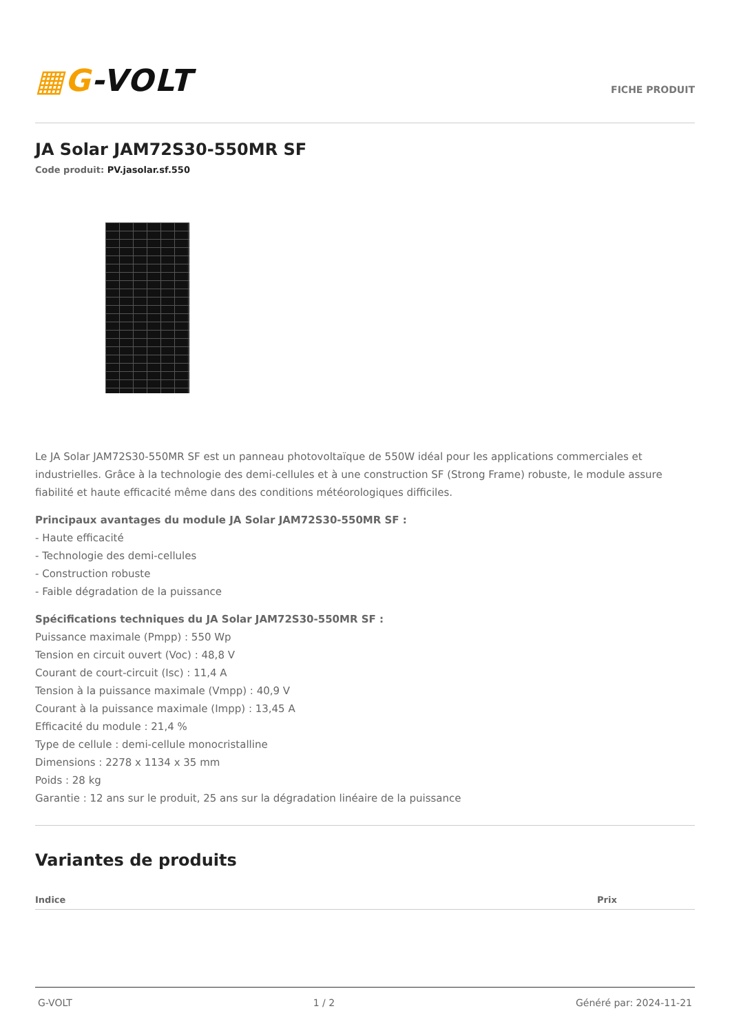▦G-VOLT
FICHE PRODUIT
JA Solar JAM72S30-550MR SF
Code produit: PV.jasolar.sf.550
Le JA Solar JAM72S30-550MR SF est un panneau photovoltaïque de 550W idéal pour les applications commerciales et industrielles. Grâce à la technologie des demi-cellules et à une construction SF (Strong Frame) robuste, le module assure fiabilité et haute efficacité même dans des conditions météorologiques difficiles.
Principaux avantages du module JA Solar JAM72S30-550MR SF :
- Haute efficacité
- Technologie des demi-cellules
- Construction robuste
- Faible dégradation de la puissance
Spécifications techniques du JA Solar JAM72S30-550MR SF :
Puissance maximale (Pmpp) : 550 Wp
Tension en circuit ouvert (Voc) : 48,8 V
Courant de court-circuit (Isc) : 11,4 A
Tension à la puissance maximale (Vmpp) : 40,9 V
Courant à la puissance maximale (Impp) : 13,45 A
Efficacité du module : 21,4 %
Type de cellule : demi-cellule monocristalline
Dimensions : 2278 x 1134 x 35 mm
Poids : 28 kg
Garantie : 12 ans sur le produit, 25 ans sur la dégradation linéaire de la puissance
Variantes de produits
| Indice | Prix |
| --- | --- |
G-VOLT 1 / 2 Généré par: 2024-11-21